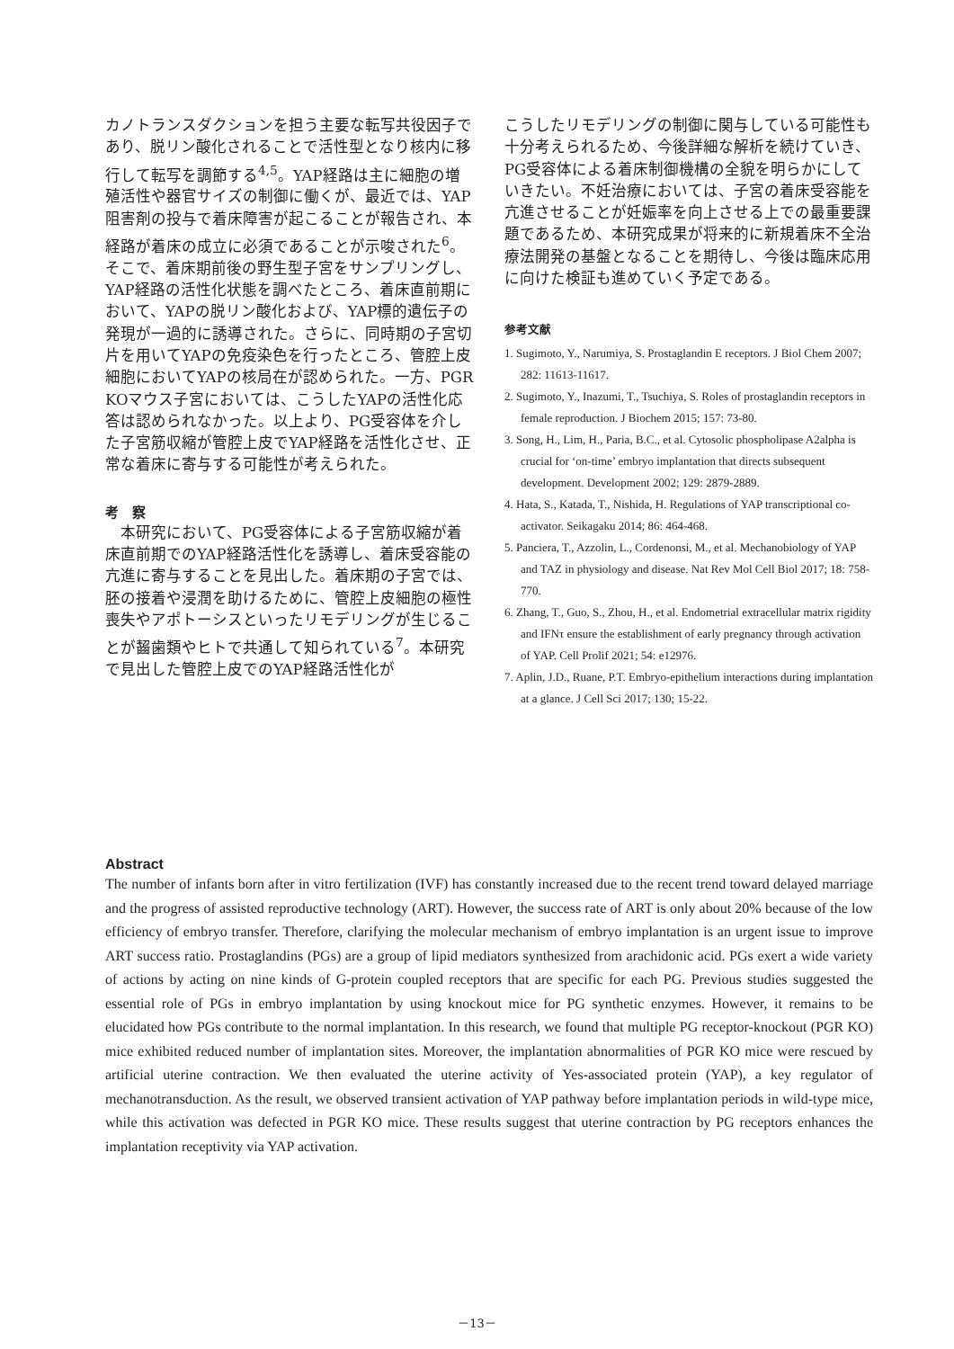カノトランスダクションを担う主要な転写共役因子であり、脱リン酸化されることで活性型となり核内に移行して転写を調節する<sup>4,5</sup>。YAP経路は主に細胞の増殖活性や器官サイズの制御に働くが、最近では、YAP阻害剤の投与で着床障害が起こることが報告され、本経路が着床の成立に必須であることが示唆された<sup>6</sup>。そこで、着床期前後の野生型子宮をサンプリングし、YAP経路の活性化状態を調べたところ、着床直前期において、YAPの脱リン酸化および、YAP標的遺伝子の発現が一過的に誘導された。さらに、同時期の子宮切片を用いてYAPの免疫染色を行ったところ、管腔上皮細胞においてYAPの核局在が認められた。一方、PGR KOマウス子宮においては、こうしたYAPの活性化応答は認められなかった。以上より、PG受容体を介した子宮筋収縮が管腔上皮でYAP経路を活性化させ、正常な着床に寄与する可能性が考えられた。
考　察
　本研究において、PG受容体による子宮筋収縮が着床直前期でのYAP経路活性化を誘導し、着床受容能の亢進に寄与することを見出した。着床期の子宮では、胚の接着や浸潤を助けるために、管腔上皮細胞の極性喪失やアポトーシスといったリモデリングが生じることが齧歯類やヒトで共通して知られている<sup>7</sup>。本研究で見出した管腔上皮でのYAP経路活性化が
こうしたリモデリングの制御に関与している可能性も十分考えられるため、今後詳細な解析を続けていき、PG受容体による着床制御機構の全貌を明らかにしていきたい。不妊治療においては、子宮の着床受容能を亢進させることが妊娠率を向上させる上での最重要課題であるため、本研究成果が将来的に新規着床不全治療法開発の基盤となることを期待し、今後は臨床応用に向けた検証も進めていく予定である。
参考文献
1. Sugimoto, Y., Narumiya, S. Prostaglandin E receptors. J Biol Chem 2007; 282: 11613-11617.
2. Sugimoto, Y., Inazumi, T., Tsuchiya, S. Roles of prostaglandin receptors in female reproduction. J Biochem 2015; 157: 73-80.
3. Song, H., Lim, H., Paria, B.C., et al. Cytosolic phospholipase A2alpha is crucial for ‘on-time’ embryo implantation that directs subsequent development. Development 2002; 129: 2879-2889.
4. Hata, S., Katada, T., Nishida, H. Regulations of YAP transcriptional co-activator. Seikagaku 2014; 86: 464-468.
5. Panciera, T., Azzolin, L., Cordenonsi, M., et al. Mechanobiology of YAP and TAZ in physiology and disease. Nat Rev Mol Cell Biol 2017; 18: 758-770.
6. Zhang, T., Guo, S., Zhou, H., et al. Endometrial extracellular matrix rigidity and IFNτ ensure the establishment of early pregnancy through activation of YAP. Cell Prolif 2021; 54: e12976.
7. Aplin, J.D., Ruane, P.T. Embryo-epithelium interactions during implantation at a glance. J Cell Sci 2017; 130; 15-22.
Abstract
The number of infants born after in vitro fertilization (IVF) has constantly increased due to the recent trend toward delayed marriage and the progress of assisted reproductive technology (ART). However, the success rate of ART is only about 20% because of the low efficiency of embryo transfer. Therefore, clarifying the molecular mechanism of embryo implantation is an urgent issue to improve ART success ratio. Prostaglandins (PGs) are a group of lipid mediators synthesized from arachidonic acid. PGs exert a wide variety of actions by acting on nine kinds of G-protein coupled receptors that are specific for each PG. Previous studies suggested the essential role of PGs in embryo implantation by using knockout mice for PG synthetic enzymes. However, it remains to be elucidated how PGs contribute to the normal implantation. In this research, we found that multiple PG receptor-knockout (PGR KO) mice exhibited reduced number of implantation sites. Moreover, the implantation abnormalities of PGR KO mice were rescued by artificial uterine contraction. We then evaluated the uterine activity of Yes-associated protein (YAP), a key regulator of mechanotransduction. As the result, we observed transient activation of YAP pathway before implantation periods in wild-type mice, while this activation was defected in PGR KO mice. These results suggest that uterine contraction by PG receptors enhances the implantation receptivity via YAP activation.
－13－